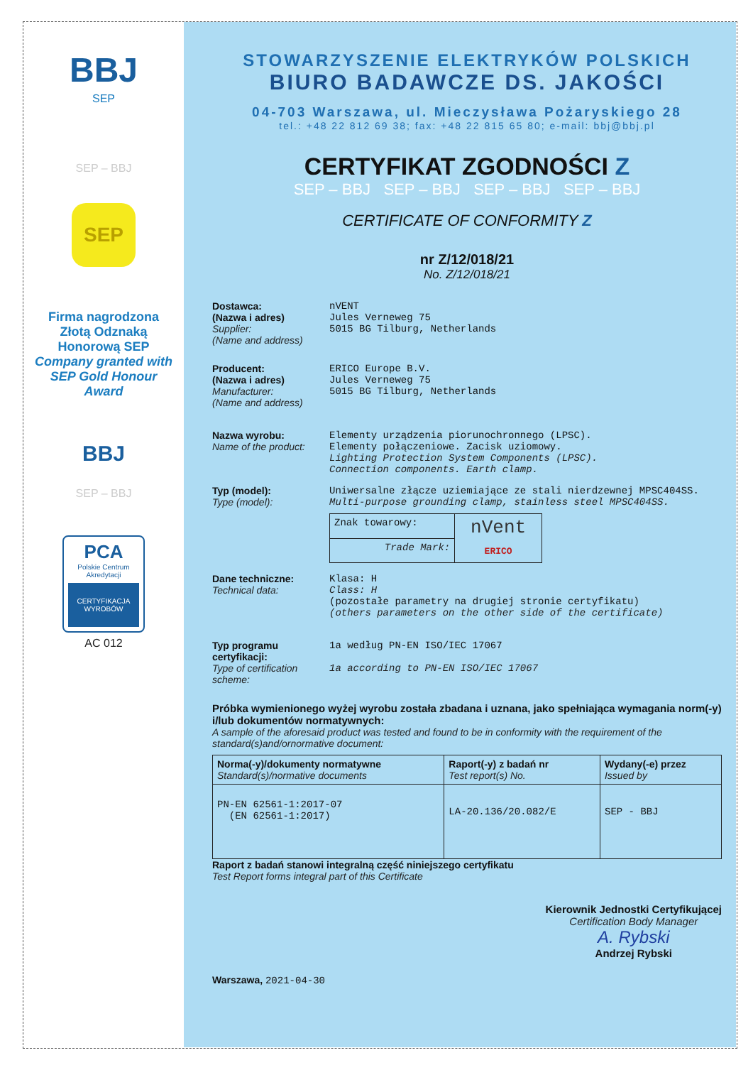BBJ
SEP
SEP – BBJ
SEP
Firma nagrodzona Złotą Odznaką Honorową SEP
Company granted with SEP Gold Honour Award
BBJ
SEP – BBJ
PCA
Polskie Centrum Akredytacji
CERTYFIKACJA WYROBÓW
AC 012
STOWARZYSZENIE ELEKTRYKÓW POLSKICH
BIURO BADAWCZE DS. JAKOŚCI
04-703 Warszawa, ul. Mieczysława Pożaryskiego 28
tel.: +48 22 812 69 38; fax: +48 22 815 65 80; e-mail: bbj@bbj.pl
CERTYFIKAT ZGODNOŚCI Z
SEP – BBJ SEP – BBJ SEP – BBJ SEP – BBJ
CERTIFICATE OF CONFORMITY Z
nr Z/12/018/21
No. Z/12/018/21
Dostawca:
(Nazwa i adres)
Supplier:
(Name and address)
nVENT
Jules Verneweg 75
5015 BG Tilburg, Netherlands
Producent:
(Nazwa i adres)
Manufacturer:
(Name and address)
ERICO Europe B.V.
Jules Verneweg 75
5015 BG Tilburg, Netherlands
Nazwa wyrobu:
Name of the product:
Elementy urządzenia piorunochronnego (LPSC).
Elementy połączeniowe. Zacisk uziomowy.
Lighting Protection System Components (LPSC).
Connection components. Earth clamp.
Typ (model):
Type (model):
Uniwersalne złącze uziemiające ze stali nierdzewnej MPSC404SS.
Multi-purpose grounding clamp, stainless steel MPSC404SS.
| Znak towarowy: | nVent ERICO |
| Trade Mark: | |
Dane techniczne:
Technical data:
Klasa: H
Class: H
(pozostałe parametry na drugiej stronie certyfikatu)
(others parameters on the other side of the certificate)
Typ programu certyfikacji:
Type of certification scheme:
1a według PN-EN ISO/IEC 17067
1a according to PN-EN ISO/IEC 17067
Próbka wymienionego wyżej wyrobu została zbadana i uznana, jako spełniająca wymagania norm(-y) i/lub dokumentów normatywnych:
A sample of the aforesaid product was tested and found to be in conformity with the requirement of the standard(s)and/ornormative document:
| Norma(-y)/dokumenty normatywne Standard(s)/normative documents | Raport(-y) z badań nr Test report(s) No. | Wydany(-e) przez Issued by |
| --- | --- | --- |
| PN-EN 62561-1:2017-07 (EN 62561-1:2017) | LA-20.136/20.082/E | SEP - BBJ |
Raport z badań stanowi integralną część niniejszego certyfikatu
Test Report forms integral part of this Certificate
Warszawa, 2021-04-30
Kierownik Jednostki Certyfikującej
Certification Body Manager
A. Rybski
Andrzej Rybski